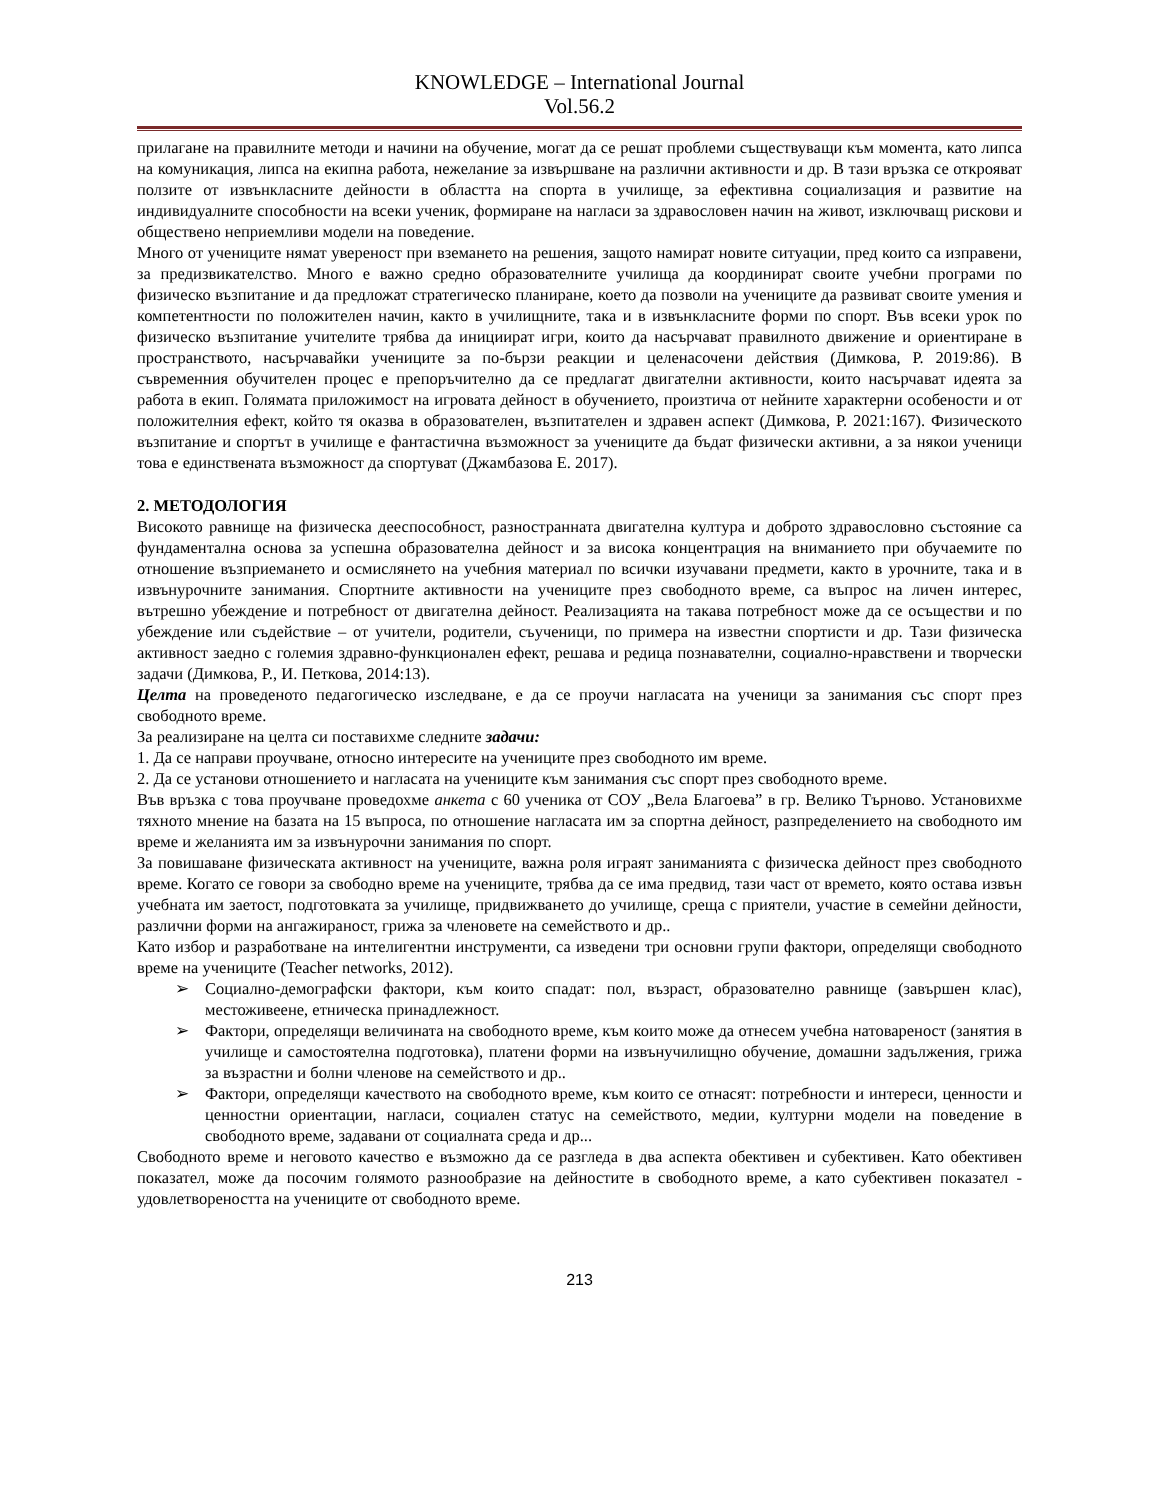KNOWLEDGE – International Journal
Vol.56.2
прилагане на правилните методи и начини на обучение, могат да се решат проблеми съществуващи към момента, като липса на комуникация, липса на екипна работа, нежелание за извършване на различни активности и др. В тази връзка се открояват ползите от извънкласните дейности в областта на спорта в училище, за ефективна социализация и развитие на индивидуалните способности на всеки ученик, формиране на нагласи за здравословен начин на живот, изключващ рискови и обществено неприемливи модели на поведение.
Много от учениците нямат увереност при вземането на решения, защото намират новите ситуации, пред които са изправени, за предизвикателство. Много е важно средно образователните училища да координират своите учебни програми по физическо възпитание и да предложат стратегическо планиране, което да позволи на учениците да развиват своите умения и компетентности по положителен начин, както в училищните, така и в извънкласните форми по спорт. Във всеки урок по физическо възпитание учителите трябва да инициират игри, които да насърчават правилното движение и ориентиране в пространството, насърчавайки учениците за по-бързи реакции и целенасочени действия (Димкова, Р. 2019:86). В съвременния обучителен процес е препоръчително да се предлагат двигателни активности, които насърчават идеята за работа в екип. Голямата приложимост на игровата дейност в обучението, произтича от нейните характерни особености и от положителния ефект, който тя оказва в образователен, възпитателен и здравен аспект (Димкова, Р. 2021:167). Физическото възпитание и спортът в училище е фантастична възможност за учениците да бъдат физически активни, а за някои ученици това е единствената възможност да спортуват (Джамбазова Е. 2017).
2. МЕТОДОЛОГИЯ
Високото равнище на физическа дееспособност, разностранната двигателна култура и доброто здравословно състояние са фундаментална основа за успешна образователна дейност и за висока концентрация на вниманието при обучаемите по отношение възприемането и осмислянето на учебния материал по всички изучавани предмети, както в урочните, така и в извънурочните занимания. Спортните активности на учениците през свободното време, са въпрос на личен интерес, вътрешно убеждение и потребност от двигателна дейност. Реализацията на такава потребност може да се осъществи и по убеждение или съдействие – от учители, родители, съученици, по примера на известни спортисти и др. Тази физическа активност заедно с големия здравно-функционален ефект, решава и редица познавателни, социално-нравствени и творчески задачи (Димкова, Р., И. Петкова, 2014:13).
Целта на проведеното педагогическо изследване, е да се проучи нагласата на ученици за занимания със спорт през свободното време.
За реализиране на целта си поставихме следните задачи:
1. Да се направи проучване, относно интересите на учениците през свободното им време.
2. Да се установи отношението и нагласата на учениците към занимания със спорт през свободното време.
Във връзка с това проучване проведохме анкета с 60 ученика от СОУ „Вела Благоева” в гр. Велико Търново. Установихме тяхното мнение на базата на 15 въпроса, по отношение нагласата им за спортна дейност, разпределението на свободното им време и желанията им за извънурочни занимания по спорт.
За повишаване физическата активност на учениците, важна роля играят заниманията с физическа дейност през свободното време. Когато се говори за свободно време на учениците, трябва да се има предвид, тази част от времето, която остава извън учебната им заетост, подготовката за училище, придвижването до училище, среща с приятели, участие в семейни дейности, различни форми на ангажираност, грижа за членовете на семейството и др..
Като избор и разработване на интелигентни инструменти, са изведени три основни групи фактори, определящи свободното време на учениците (Teacher networks, 2012).
➢ Социално-демографски фактори, към които спадат: пол, възраст, образователно равнище (завършен клас), местоживеене, етническа принадлежност.
➢ Фактори, определящи величината на свободното време, към които може да отнесем учебна натовареност (занятия в училище и самостоятелна подготовка), платени форми на извънучилищно обучение, домашни задължения, грижа за възрастни и болни членове на семейството и др..
➢ Фактори, определящи качеството на свободното време, към които се отнасят: потребности и интереси, ценности и ценностни ориентации, нагласи, социален статус на семейството, медии, културни модели на поведение в свободното време, задавани от социалната среда и др...
Свободното време и неговото качество е възможно да се разгледа в два аспекта обективен и субективен. Като обективен показател, може да посочим голямото разнообразие на дейностите в свободното време, а като субективен показател - удовлетвореността на учениците от свободното време.
213